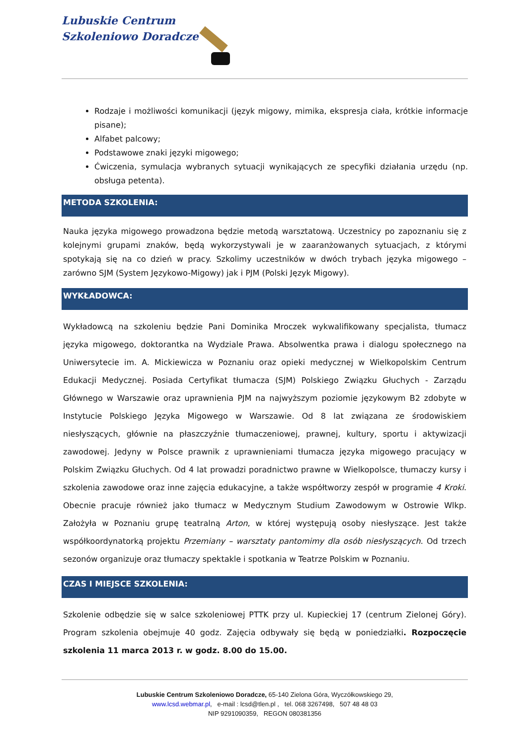Lubuskie Centrum
Szkoleniowo Doradcze
Rodzaje i możliwości komunikacji (język migowy, mimika, ekspresja ciała, krótkie informacje pisane);
Alfabet palcowy;
Podstawowe znaki językі migowego;
Ćwiczenia, symulacja wybranych sytuacji wynikających ze specyfiki działania urzędu (np. obsługa petenta).
METODA SZKOLENIA:
Nauka języka migowego prowadzona będzie metodą warsztatową. Uczestnicy po zapoznaniu się z kolejnymi grupami znaków, będą wykorzystywali je w zaaranżowanych sytuacjach, z którymi spotykają się na co dzień w pracy. Szkolimy uczestników w dwóch trybach języka migowego – zarówno SJM (System Językowo-Migowy) jak i PJM (Polski Język Migowy).
WYKŁADOWCA:
Wykładowcą na szkoleniu będzie Pani Dominika Mroczek wykwalifikowany specjalista, tłumacz języka migowego, doktorantka na Wydziale Prawa. Absolwentka prawa i dialogu społecznego na Uniwersytecie im. A. Mickiewicza w Poznaniu oraz opieki medycznej w Wielkopolskim Centrum Edukacji Medycznej. Posiada Certyfikat tłumacza (SJM) Polskiego Związku Głuchych - Zarządu Głównego w Warszawie oraz uprawnienia PJM na najwyższym poziomie językowym B2 zdobyte w Instytucie Polskiego Języka Migowego w Warszawie. Od 8 lat związana ze środowiskiem niesłyszących, głównie na płaszczyźnie tłumaczeniowej, prawnej, kultury, sportu i aktywizacji zawodowej. Jedyny w Polsce prawnik z uprawnieniami tłumacza języka migowego pracujący w Polskim Związku Głuchych. Od 4 lat prowadzi poradnictwo prawne w Wielkopolsce, tłumaczy kursy i szkolenia zawodowe oraz inne zajęcia edukacyjne, a także współtworzy zespół w programie 4 Kroki. Obecnie pracuje również jako tłumacz w Medycznym Studium Zawodowym w Ostrowie Wlkp. Założyła w Poznaniu grupę teatralną Arton, w której występują osoby niesłyszące. Jest także współkoordynatorką projektu Przemiany – warsztaty pantomimy dla osób niesłyszących. Od trzech sezonów organizuje oraz tłumaczy spektakle i spotkania w Teatrze Polskim w Poznaniu.
CZAS I MIEJSCE SZKOLENIA:
Szkolenie odbędzie się w salce szkoleniowej PTTK przy ul. Kupieckiej 17 (centrum Zielonej Góry). Program szkolenia obejmuje 40 godz. Zajęcia odbywały się będą w poniedziałki. Rozpoczęcie szkolenia 11 marca 2013 r. w godz. 8.00 do 15.00.
Lubuskie Centrum Szkoleniowo Doradcze, 65-140 Zielona Góra, Wyczółkowskiego 29,
www.lcsd.webmar.pl, e-mail : lcsd@tlen.pl , tel. 068 3267498, 507 48 48 03
NIP 9291090359, REGON 080381356